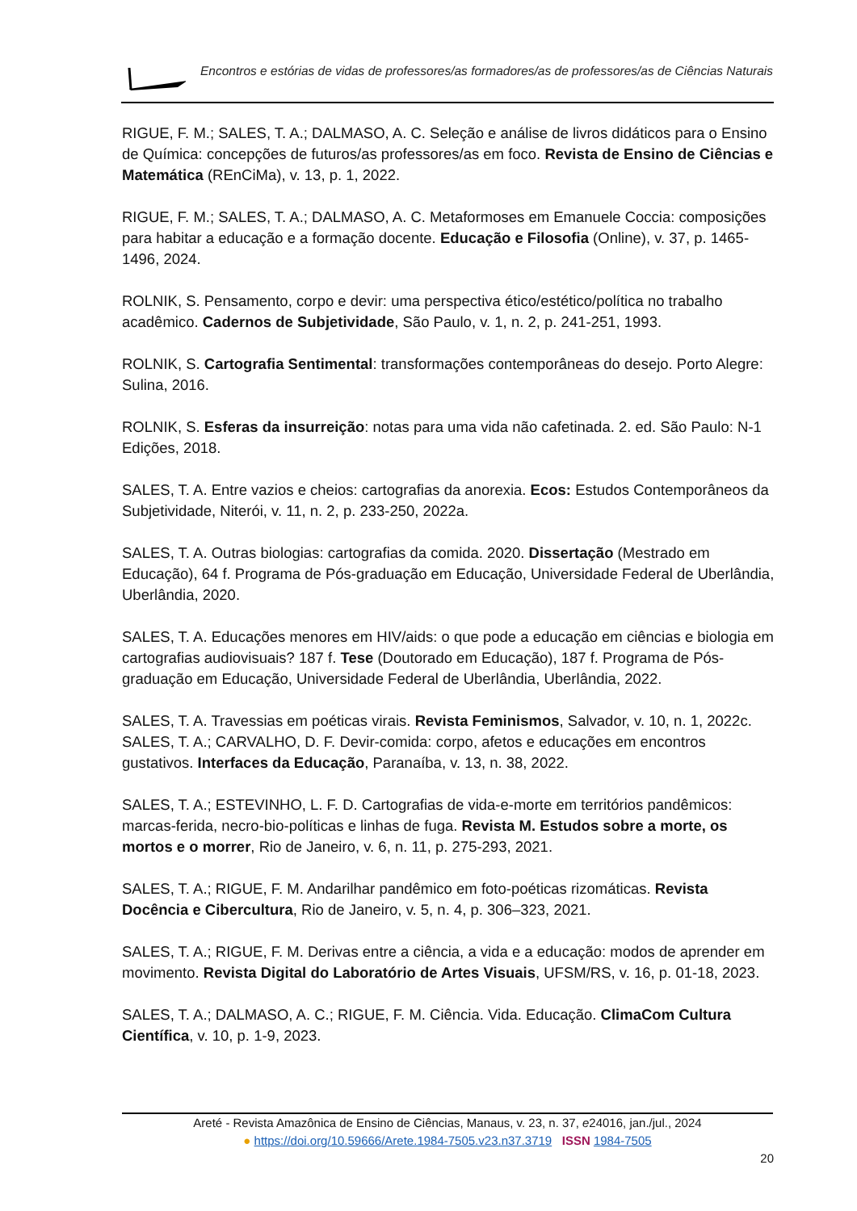Encontros e estórias de vidas de professores/as formadores/as de professores/as de Ciências Naturais
RIGUE, F. M.; SALES, T. A.; DALMASO, A. C. Seleção e análise de livros didáticos para o Ensino de Química: concepções de futuros/as professores/as em foco. Revista de Ensino de Ciências e Matemática (REnCiMa), v. 13, p. 1, 2022.
RIGUE, F. M.; SALES, T. A.; DALMASO, A. C. Metaformoses em Emanuele Coccia: composições para habitar a educação e a formação docente. Educação e Filosofia (Online), v. 37, p. 1465-1496, 2024.
ROLNIK, S. Pensamento, corpo e devir: uma perspectiva ético/estético/política no trabalho acadêmico. Cadernos de Subjetividade, São Paulo, v. 1, n. 2, p. 241-251, 1993.
ROLNIK, S. Cartografia Sentimental: transformações contemporâneas do desejo. Porto Alegre: Sulina, 2016.
ROLNIK, S. Esferas da insurreição: notas para uma vida não cafetinada. 2. ed. São Paulo: N-1 Edições, 2018.
SALES, T. A. Entre vazios e cheios: cartografias da anorexia. Ecos: Estudos Contemporâneos da Subjetividade, Niterói, v. 11, n. 2, p. 233-250, 2022a.
SALES, T. A. Outras biologias: cartografias da comida. 2020. Dissertação (Mestrado em Educação), 64 f. Programa de Pós-graduação em Educação, Universidade Federal de Uberlândia, Uberlândia, 2020.
SALES, T. A. Educações menores em HIV/aids: o que pode a educação em ciências e biologia em cartografias audiovisuais? 187 f. Tese (Doutorado em Educação), 187 f. Programa de Pós-graduação em Educação, Universidade Federal de Uberlândia, Uberlândia, 2022.
SALES, T. A. Travessias em poéticas virais. Revista Feminismos, Salvador, v. 10, n. 1, 2022c.
SALES, T. A.; CARVALHO, D. F. Devir-comida: corpo, afetos e educações em encontros gustativos. Interfaces da Educação, Paranaíba, v. 13, n. 38, 2022.
SALES, T. A.; ESTEVINHO, L. F. D. Cartografias de vida-e-morte em territórios pandêmicos: marcas-ferida, necro-bio-políticas e linhas de fuga. Revista M. Estudos sobre a morte, os mortos e o morrer, Rio de Janeiro, v. 6, n. 11, p. 275-293, 2021.
SALES, T. A.; RIGUE, F. M. Andarilhar pandêmico em foto-poéticas rizomáticas. Revista Docência e Cibercultura, Rio de Janeiro, v. 5, n. 4, p. 306–323, 2021.
SALES, T. A.; RIGUE, F. M. Derivas entre a ciência, a vida e a educação: modos de aprender em movimento. Revista Digital do Laboratório de Artes Visuais, UFSM/RS, v. 16, p. 01-18, 2023.
SALES, T. A.; DALMASO, A. C.; RIGUE, F. M. Ciência. Vida. Educação. ClimaCom Cultura Científica, v. 10, p. 1-9, 2023.
Areté - Revista Amazônica de Ensino de Ciências, Manaus, v. 23, n. 37, e24016, jan./jul., 2024
● https://doi.org/10.59666/Arete.1984-7505.v23.n37.3719 ISSN 1984-7505
20